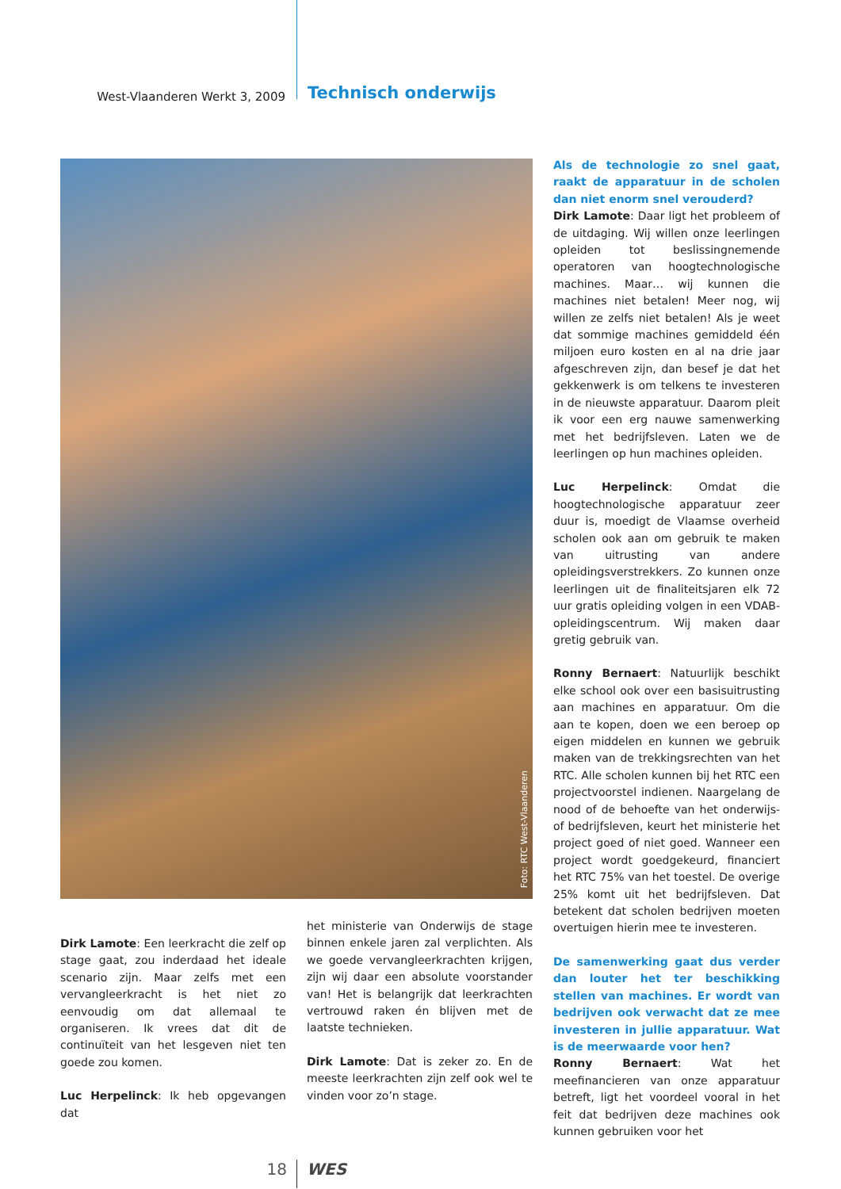West-Vlaanderen Werkt 3, 2009
Technisch onderwijs
Foto: RTC West-Vlaanderen
Als de technologie zo snel gaat, raakt de apparatuur in de scholen dan niet enorm snel verouderd?
Dirk Lamote: Daar ligt het probleem of de uitdaging. Wij willen onze leerlingen oplei­den tot beslissingnemende operatoren van hoogtechnologische machines. Maar… wij kunnen die machines niet betalen! Meer nog, wij willen ze zelfs niet betalen! Als je weet dat sommige machines gemiddeld één miljoen euro kosten en al na drie jaar afgeschreven zijn, dan besef je dat het gekkenwerk is om telkens te investeren in de nieuwste apparatuur. Daarom pleit ik voor een erg nauwe samenwerking met het bedrijfsleven. Laten we de leerlingen op hun machines opleiden.
Luc Herpelinck: Omdat die hoogtechno­logische apparatuur zeer duur is, moedigt de Vlaamse overheid scholen ook aan om gebruik te maken van uitrusting van an­dere opleidingsverstrekkers. Zo kunnen onze leerlingen uit de finaliteitsjaren elk 72 uur gratis opleiding volgen in een VDAB-opleidingscentrum. Wij maken daar gretig gebruik van.
Ronny Bernaert: Natuurlijk beschikt elke school ook over een basisuitrusting aan machines en apparatuur. Om die aan te kopen, doen we een beroep op eigen mid­delen en kunnen we gebruik maken van de trekkingsrechten van het RTC. Alle scho­len kunnen bij het RTC een projectvoor­stel indienen. Naargelang de nood of de behoefte van het onderwijs- of bedrijfsle­ven, keurt het ministerie het project goed of niet goed. Wanneer een project wordt goedgekeurd, financiert het RTC 75% van het toestel. De overige 25% komt uit het bedrijfsleven. Dat betekent dat scholen be­drijven moeten overtuigen hierin mee te investeren.
De samenwerking gaat dus verder dan louter het ter beschikking stellen van machines. Er wordt van bedrijven ook verwacht dat ze mee investeren in jul­lie apparatuur. Wat is de meerwaarde voor hen?
Ronny Bernaert: Wat het meefinancieren van onze apparatuur betreft, ligt het voor­deel vooral in het feit dat bedrijven deze machines ook kunnen gebruiken voor het
Dirk Lamote: Een leerkracht die zelf op stage gaat, zou inderdaad het ideale sce­nario zijn. Maar zelfs met een vervang­leerkracht is het niet zo eenvoudig om dat allemaal te organiseren. Ik vrees dat dit de continuïteit van het lesgeven niet ten goede zou komen.
Luc Herpelinck: Ik heb opgevangen dat
het ministerie van Onderwijs de stage bin­nen enkele jaren zal verplichten. Als we goede vervangleerkrachten krijgen, zijn wij daar een absolute voorstander van! Het is belangrijk dat leerkrachten vertrouwd ra­ken én blijven met de laatste technieken.
Dirk Lamote: Dat is zeker zo. En de mees­te leerkrachten zijn zelf ook wel te vinden voor zo’n stage.
18 WES